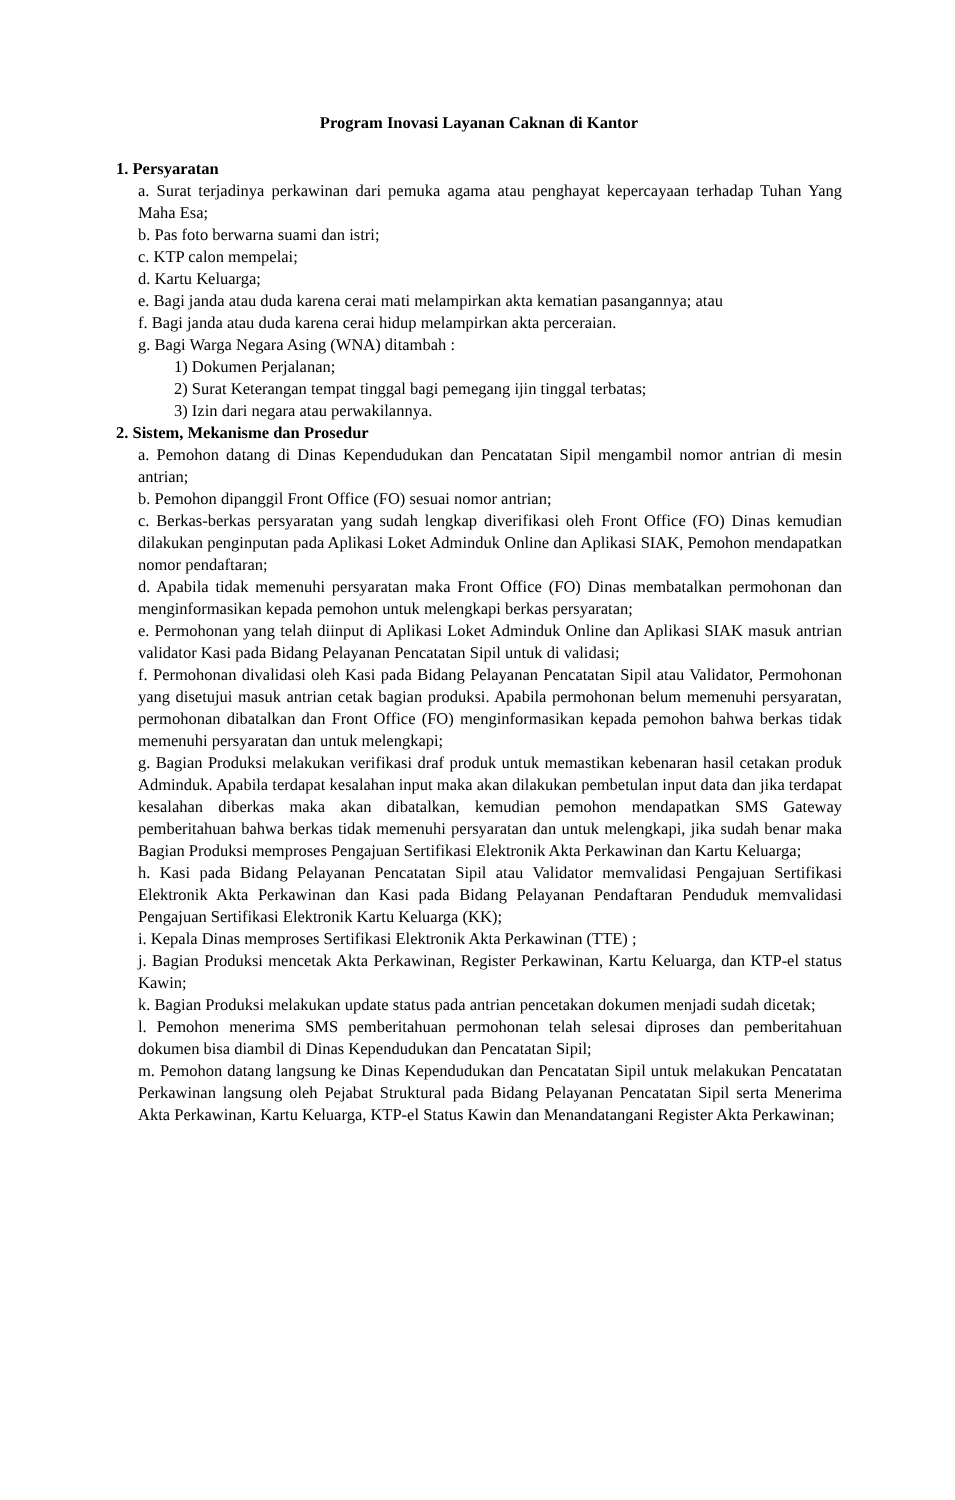Program Inovasi Layanan Caknan di Kantor
1. Persyaratan
a. Surat terjadinya perkawinan dari pemuka agama atau penghayat kepercayaan terhadap Tuhan Yang Maha Esa;
b. Pas foto berwarna suami dan istri;
c. KTP calon mempelai;
d. Kartu Keluarga;
e. Bagi janda atau duda karena cerai mati melampirkan akta kematian pasangannya; atau
f. Bagi janda atau duda karena cerai hidup melampirkan akta perceraian.
g. Bagi Warga Negara Asing (WNA) ditambah :
1) Dokumen Perjalanan;
2) Surat Keterangan tempat tinggal bagi pemegang ijin tinggal terbatas;
3) Izin dari negara atau perwakilannya.
2. Sistem, Mekanisme dan Prosedur
a. Pemohon datang di Dinas Kependudukan dan Pencatatan Sipil mengambil nomor antrian di mesin antrian;
b. Pemohon dipanggil Front Office (FO) sesuai nomor antrian;
c. Berkas-berkas persyaratan yang sudah lengkap diverifikasi oleh Front Office (FO) Dinas kemudian dilakukan penginputan pada Aplikasi Loket Adminduk Online dan Aplikasi SIAK, Pemohon mendapatkan nomor pendaftaran;
d. Apabila tidak memenuhi persyaratan maka Front Office (FO) Dinas membatalkan permohonan dan menginformasikan kepada pemohon untuk melengkapi berkas persyaratan;
e. Permohonan yang telah diinput di Aplikasi Loket Adminduk Online dan Aplikasi SIAK masuk antrian validator Kasi pada Bidang Pelayanan Pencatatan Sipil untuk di validasi;
f. Permohonan divalidasi oleh Kasi pada Bidang Pelayanan Pencatatan Sipil atau Validator, Permohonan yang disetujui masuk antrian cetak bagian produksi. Apabila permohonan belum memenuhi persyaratan, permohonan dibatalkan dan Front Office (FO) menginformasikan kepada pemohon bahwa berkas tidak memenuhi persyaratan dan untuk melengkapi;
g. Bagian Produksi melakukan verifikasi draf produk untuk memastikan kebenaran hasil cetakan produk Adminduk. Apabila terdapat kesalahan input maka akan dilakukan pembetulan input data dan jika terdapat kesalahan diberkas maka akan dibatalkan, kemudian pemohon mendapatkan SMS Gateway pemberitahuan bahwa berkas tidak memenuhi persyaratan dan untuk melengkapi, jika sudah benar maka Bagian Produksi memproses Pengajuan Sertifikasi Elektronik Akta Perkawinan dan Kartu Keluarga;
h. Kasi pada Bidang Pelayanan Pencatatan Sipil atau Validator memvalidasi Pengajuan Sertifikasi Elektronik Akta Perkawinan dan Kasi pada Bidang Pelayanan Pendaftaran Penduduk memvalidasi Pengajuan Sertifikasi Elektronik Kartu Keluarga (KK);
i. Kepala Dinas memproses Sertifikasi Elektronik Akta Perkawinan (TTE) ;
j. Bagian Produksi mencetak Akta Perkawinan, Register Perkawinan, Kartu Keluarga, dan KTP-el status Kawin;
k. Bagian Produksi melakukan update status pada antrian pencetakan dokumen menjadi sudah dicetak;
l. Pemohon menerima SMS pemberitahuan permohonan telah selesai diproses dan pemberitahuan dokumen bisa diambil di Dinas Kependudukan dan Pencatatan Sipil;
m. Pemohon datang langsung ke Dinas Kependudukan dan Pencatatan Sipil untuk melakukan Pencatatan Perkawinan langsung oleh Pejabat Struktural pada Bidang Pelayanan Pencatatan Sipil serta Menerima Akta Perkawinan, Kartu Keluarga, KTP-el Status Kawin dan Menandatangani Register Akta Perkawinan;